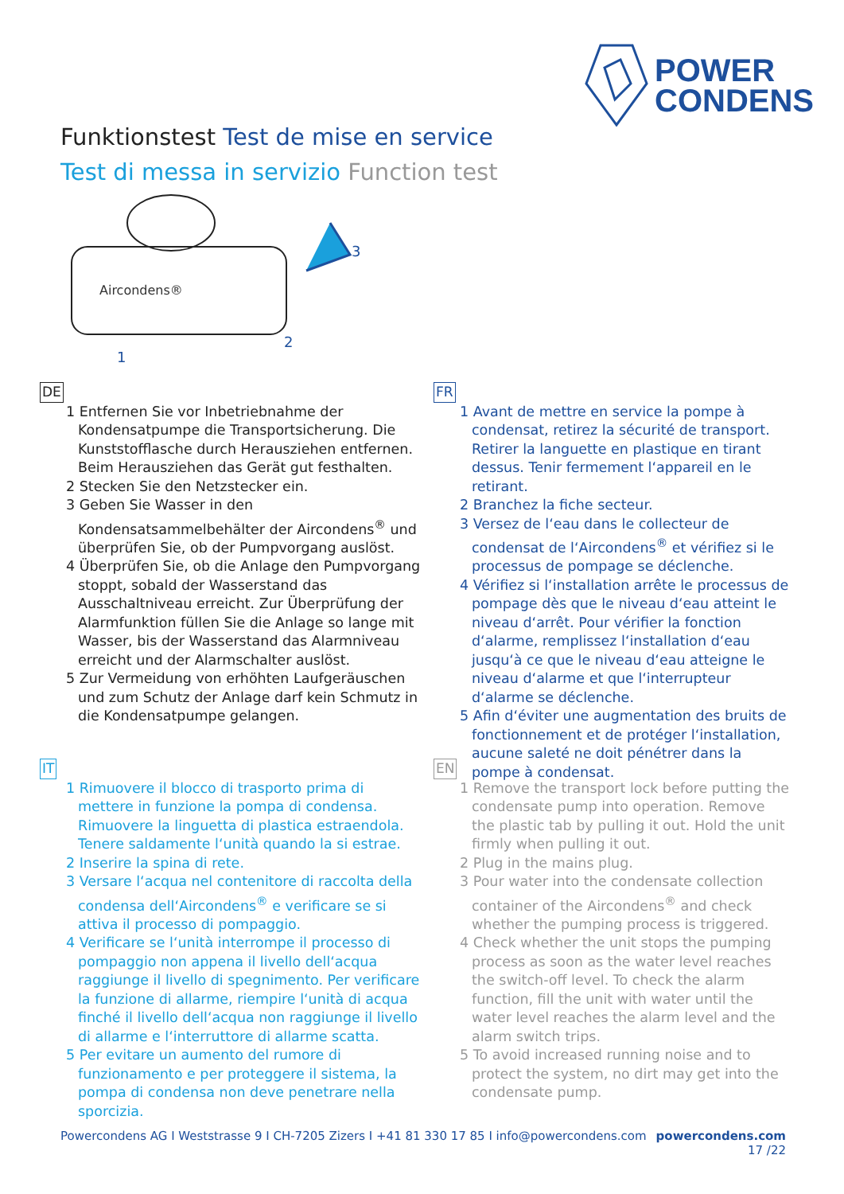POWER
CONDENS
Funktionstest Test de mise en service
Test di messa in servizio Function test
3
2
1
Aircondens®
DE
1 Entfernen Sie vor Inbetriebnahme der Kondensatpumpe die Transportsicherung. Die Kunststofflasche durch Herausziehen entfernen. Beim Herausziehen das Gerät gut festhalten.
2 Stecken Sie den Netzstecker ein.
3 Geben Sie Wasser in den Kondensatsammelbehälter der Aircondens<sup>®</sup> und überprüfen Sie, ob der Pumpvorgang auslöst.
4 Überprüfen Sie, ob die Anlage den Pumpvorgang stoppt, sobald der Wasserstand das Ausschaltniveau erreicht. Zur Überprüfung der Alarmfunktion füllen Sie die Anlage so lange mit Wasser, bis der Wasserstand das Alarmniveau erreicht und der Alarmschalter auslöst.
5 Zur Vermeidung von erhöhten Laufgeräuschen und zum Schutz der Anlage darf kein Schmutz in die Kondensatpumpe gelangen.
FR
1 Avant de mettre en service la pompe à condensat, retirez la sécurité de transport. Retirer la languette en plastique en tirant dessus. Tenir fermement l‘appareil en le retirant.
2 Branchez la fiche secteur.
3 Versez de l‘eau dans le collecteur de condensat de l‘Aircondens<sup>®</sup> et vérifiez si le processus de pompage se déclenche.
4 Vérifiez si l‘installation arrête le processus de pompage dès que le niveau d‘eau atteint le niveau d‘arrêt. Pour vérifier la fonction d‘alarme, remplissez l‘installation d‘eau jusqu‘à ce que le niveau d‘eau atteigne le niveau d‘alarme et que l‘interrupteur d‘alarme se déclenche.
5 Afin d‘éviter une augmentation des bruits de fonctionnement et de protéger l‘installation, aucune saleté ne doit pénétrer dans la pompe à condensat.
IT
1 Rimuovere il blocco di trasporto prima di mettere in funzione la pompa di condensa. Rimuovere la linguetta di plastica estraendola. Tenere saldamente l‘unità quando la si estrae.
2 Inserire la spina di rete.
3 Versare l‘acqua nel contenitore di raccolta della condensa dell‘Aircondens<sup>®</sup> e verificare se si attiva il processo di pompaggio.
4 Verificare se l‘unità interrompe il processo di pompaggio non appena il livello dell‘acqua raggiunge il livello di spegnimento. Per verificare la funzione di allarme, riempire l‘unità di acqua finché il livello dell‘acqua non raggiunge il livello di allarme e l‘interruttore di allarme scatta.
5 Per evitare un aumento del rumore di funzionamento e per proteggere il sistema, la pompa di condensa non deve penetrare nella sporcizia.
EN
1 Remove the transport lock before putting the condensate pump into operation. Remove the plastic tab by pulling it out. Hold the unit firmly when pulling it out.
2 Plug in the mains plug.
3 Pour water into the condensate collection container of the Aircondens<sup>®</sup> and check whether the pumping process is triggered.
4 Check whether the unit stops the pumping process as soon as the water level reaches the switch-off level. To check the alarm function, fill the unit with water until the water level reaches the alarm level and the alarm switch trips.
5 To avoid increased running noise and to protect the system, no dirt may get into the condensate pump.
Powercondens AG I Weststrasse 9 I CH-7205 Zizers I +41 81 330 17 85 I info@powercondens.com powercondens.com
17 /22